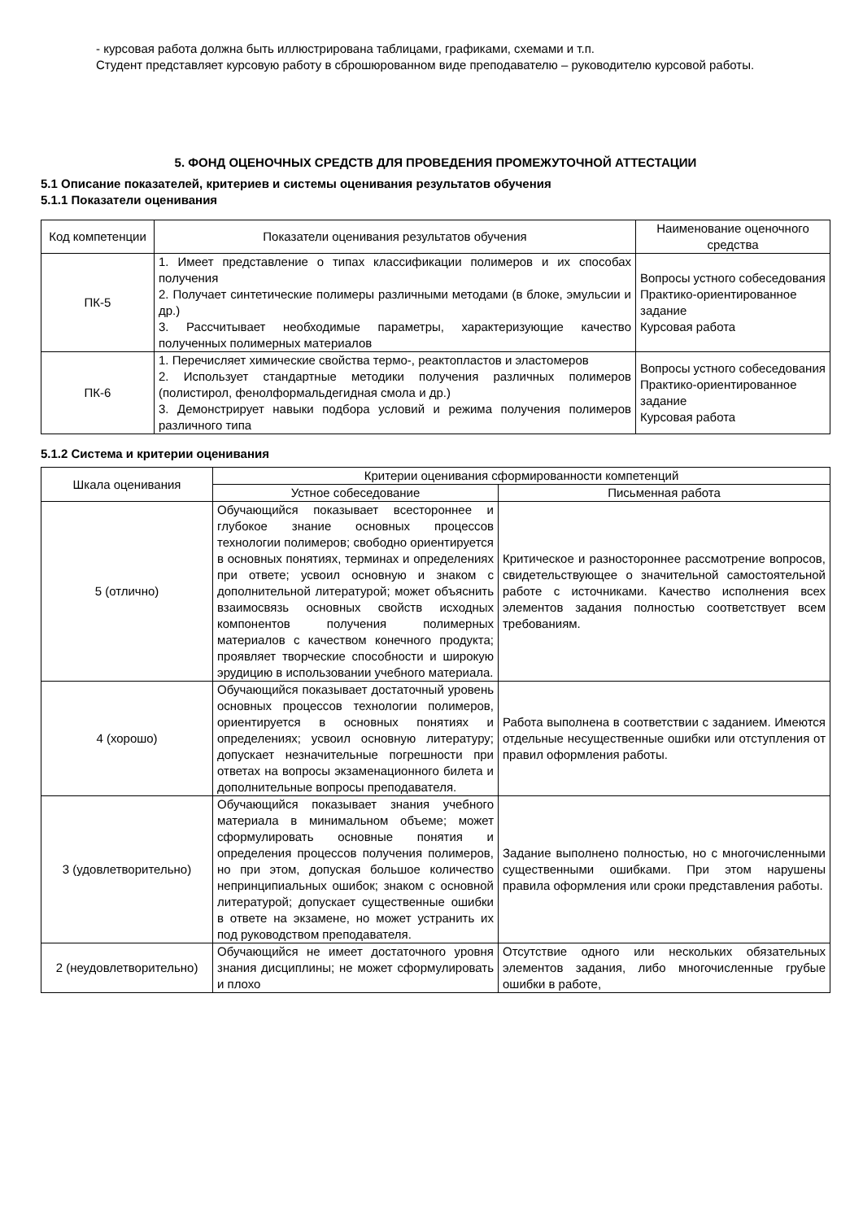- курсовая работа должна быть иллюстрирована таблицами, графиками, схемами и т.п.
Студент представляет курсовую работу в сброшюрованном виде преподавателю – руководителю курсовой работы.
5. ФОНД ОЦЕНОЧНЫХ СРЕДСТВ ДЛЯ ПРОВЕДЕНИЯ ПРОМЕЖУТОЧНОЙ АТТЕСТАЦИИ
5.1 Описание показателей, критериев и системы оценивания результатов обучения
5.1.1 Показатели оценивания
| Код компетенции | Показатели оценивания результатов обучения | Наименование оценочного средства |
| --- | --- | --- |
| ПК-5 | 1. Имеет представление о типах классификации полимеров и их способах получения 2. Получает синтетические полимеры различными методами (в блоке, эмульсии и др.) 3. Рассчитывает необходимые параметры, характеризующие качество полученных полимерных материалов | Вопросы устного собеседования Практико-ориентированное задание Курсовая работа |
| ПК-6 | 1. Перечисляет химические свойства термо-, реактопластов и эластомеров 2. Использует стандартные методики получения различных полимеров (полистирол, фенолформальдегидная смола и др.) 3. Демонстрирует навыки подбора условий и режима получения полимеров различного типа | Вопросы устного собеседования Практико-ориентированное задание Курсовая работа |
5.1.2 Система и критерии оценивания
| Шкала оценивания | Критерии оценивания сформированности компетенций | |
| --- | --- | --- |
| | Устное собеседование | Письменная работа |
| 5 (отлично) | Обучающийся показывает всестороннее и глубокое знание основных процессов технологии полимеров; свободно ориентируется в основных понятиях, терминах и определениях при ответе; усвоил основную и знаком с дополнительной литературой; может объяснить взаимосвязь основных свойств исходных компонентов получения полимерных материалов с качеством конечного продукта; проявляет творческие способности и широкую эрудицию в использовании учебного материала. | Критическое и разностороннее рассмотрение вопросов, свидетельствующее о значительной самостоятельной работе с источниками. Качество исполнения всех элементов задания полностью соответствует всем требованиям. |
| 4 (хорошо) | Обучающийся показывает достаточный уровень основных процессов технологии полимеров, ориентируется в основных понятиях и определениях; усвоил основную литературу; допускает незначительные погрешности при ответах на вопросы экзаменационного билета и дополнительные вопросы преподавателя. | Работа выполнена в соответствии с заданием. Имеются отдельные несущественные ошибки или отступления от правил оформления работы. |
| 3 (удовлетворительно) | Обучающийся показывает знания учебного материала в минимальном объеме; может сформулировать основные понятия и определения процессов получения полимеров, но при этом, допуская большое количество непринципиальных ошибок; знаком с основной литературой; допускает существенные ошибки в ответе на экзамене, но может устранить их под руководством преподавателя. | Задание выполнено полностью, но с многочисленными существенными ошибками. При этом нарушены правила оформления или сроки представления работы. |
| 2 (неудовлетворительно) | Обучающийся не имеет достаточного уровня знания дисциплины; не может сформулировать и плохо | Отсутствие одного или нескольких обязательных элементов задания, либо многочисленные грубые ошибки в работе, |